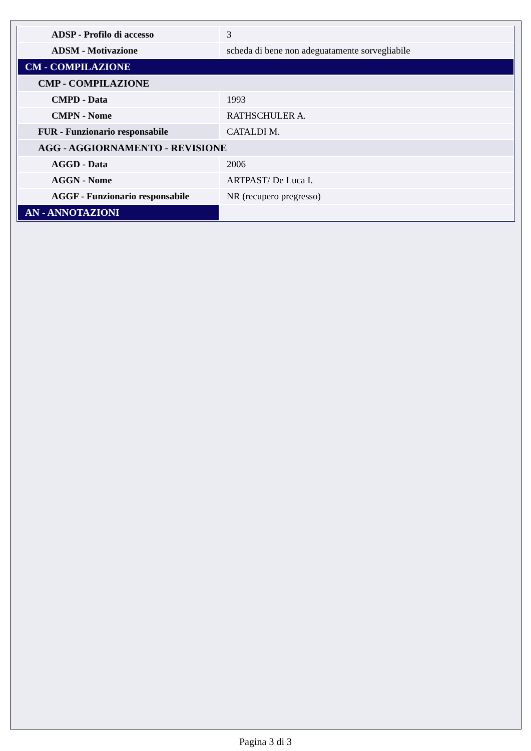| ADSP - Profilo di accesso | 3 |
| ADSM - Motivazione | scheda di bene non adeguatamente sorvegliabile |
| CM - COMPILAZIONE | |
| CMP - COMPILAZIONE | |
| CMPD - Data | 1993 |
| CMPN - Nome | RATHSCHULER A. |
| FUR - Funzionario responsabile | CATALDI M. |
| AGG - AGGIORNAMENTO - REVISIONE | |
| AGGD - Data | 2006 |
| AGGN - Nome | ARTPAST/ De Luca I. |
| AGGF - Funzionario responsabile | NR (recupero pregresso) |
| AN - ANNOTAZIONI | |
Pagina 3 di 3